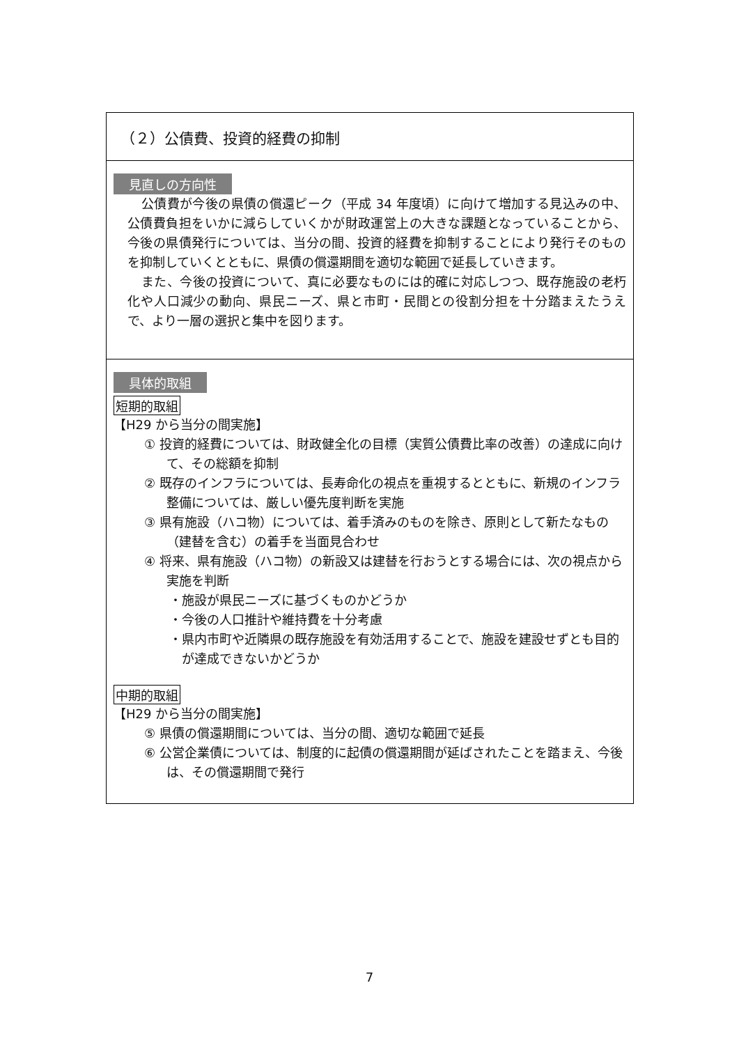（２）公債費、投資的経費の抑制
見直しの方向性
公債費が今後の県債の償還ピーク（平成 34 年度頃）に向けて増加する見込みの中、公債費負担をいかに減らしていくかが財政運営上の大きな課題となっていることから、今後の県債発行については、当分の間、投資的経費を抑制することにより発行そのものを抑制していくとともに、県債の償還期間を適切な範囲で延長していきます。
また、今後の投資について、真に必要なものには的確に対応しつつ、既存施設の老朽化や人口減少の動向、県民ニーズ、県と市町・民間との役割分担を十分踏まえたうえで、より一層の選択と集中を図ります。
具体的取組
短期的取組
【H29 から当分の間実施】
① 投資的経費については、財政健全化の目標（実質公債費比率の改善）の達成に向けて、その総額を抑制
② 既存のインフラについては、長寿命化の視点を重視するとともに、新規のインフラ整備については、厳しい優先度判断を実施
③ 県有施設（ハコ物）については、着手済みのものを除き、原則として新たなもの（建替を含む）の着手を当面見合わせ
④ 将来、県有施設（ハコ物）の新設又は建替を行おうとする場合には、次の視点から実施を判断
・施設が県民ニーズに基づくものかどうか
・今後の人口推計や維持費を十分考慮
・県内市町や近隣県の既存施設を有効活用することで、施設を建設せずとも目的が達成できないかどうか
中期的取組
【H29 から当分の間実施】
⑤ 県債の償還期間については、当分の間、適切な範囲で延長
⑥ 公営企業債については、制度的に起債の償還期間が延ばされたことを踏まえ、今後は、その償還期間で発行
7